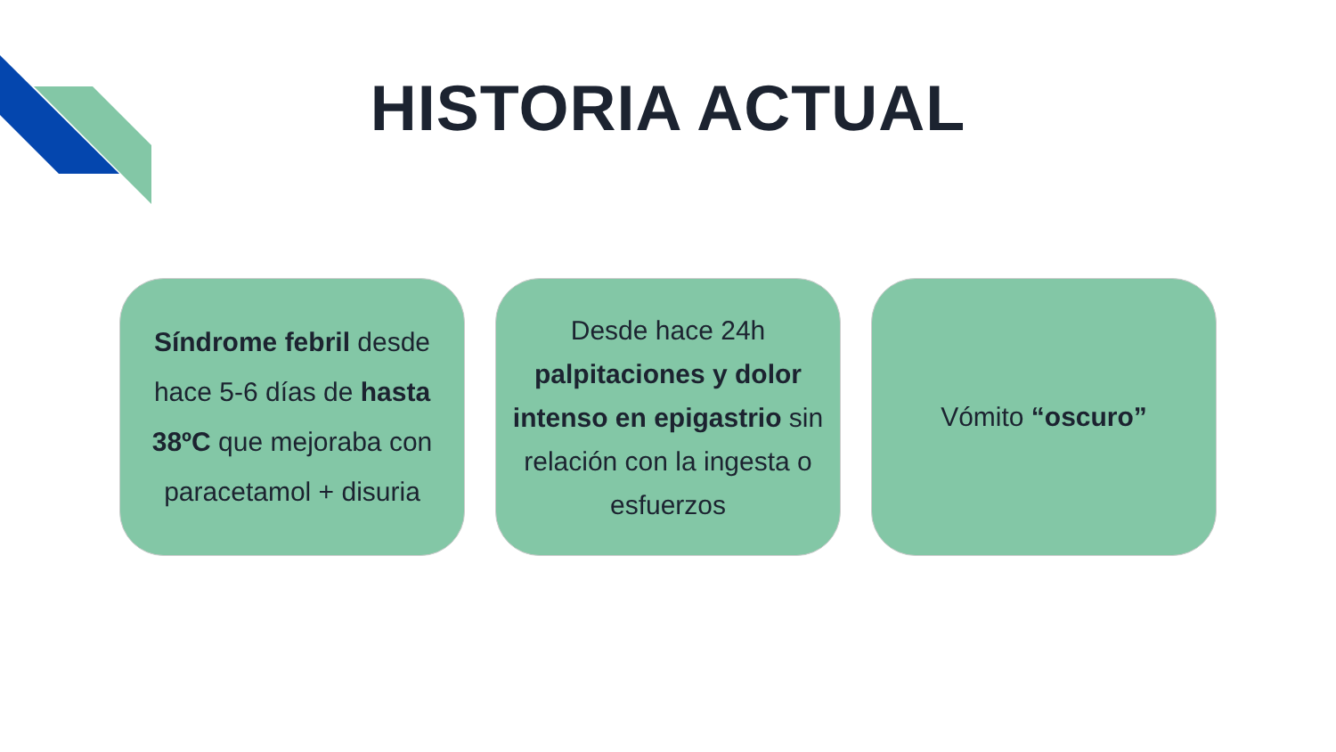HISTORIA ACTUAL
Síndrome febril desde hace 5-6 días de hasta 38ºC que mejoraba con paracetamol + disuria
Desde hace 24h palpitaciones y dolor intenso en epigastrio sin relación con la ingesta o esfuerzos
Vómito “oscuro”